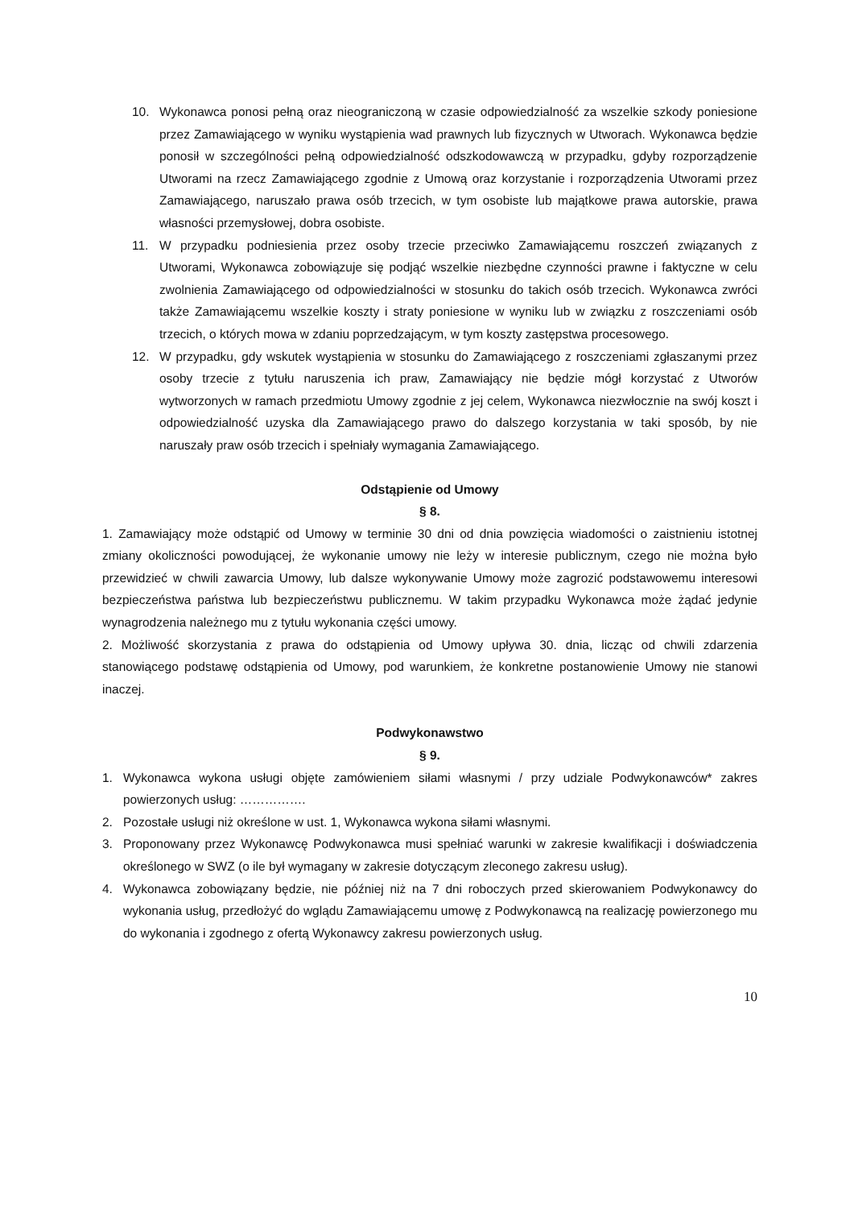10. Wykonawca ponosi pełną oraz nieograniczoną w czasie odpowiedzialność za wszelkie szkody poniesione przez Zamawiającego w wyniku wystąpienia wad prawnych lub fizycznych w Utworach. Wykonawca będzie ponosił w szczególności pełną odpowiedzialność odszkodowawczą w przypadku, gdyby rozporządzenie Utworami na rzecz Zamawiającego zgodnie z Umową oraz korzystanie i rozporządzenia Utworami przez Zamawiającego, naruszało prawa osób trzecich, w tym osobiste lub majątkowe prawa autorskie, prawa własności przemysłowej, dobra osobiste.
11. W przypadku podniesienia przez osoby trzecie przeciwko Zamawiającemu roszczeń związanych z Utworami, Wykonawca zobowiązuje się podjąć wszelkie niezbędne czynności prawne i faktyczne w celu zwolnienia Zamawiającego od odpowiedzialności w stosunku do takich osób trzecich. Wykonawca zwróci także Zamawiającemu wszelkie koszty i straty poniesione w wyniku lub w związku z roszczeniami osób trzecich, o których mowa w zdaniu poprzedzającym, w tym koszty zastępstwa procesowego.
12. W przypadku, gdy wskutek wystąpienia w stosunku do Zamawiającego z roszczeniami zgłaszanymi przez osoby trzecie z tytułu naruszenia ich praw, Zamawiający nie będzie mógł korzystać z Utworów wytworzonych w ramach przedmiotu Umowy zgodnie z jej celem, Wykonawca niezwłocznie na swój koszt i odpowiedzialność uzyska dla Zamawiającego prawo do dalszego korzystania w taki sposób, by nie naruszały praw osób trzecich i spełniały wymagania Zamawiającego.
Odstąpienie od Umowy
§ 8.
1. Zamawiający może odstąpić od Umowy w terminie 30 dni od dnia powzięcia wiadomości o zaistnieniu istotnej zmiany okoliczności powodującej, że wykonanie umowy nie leży w interesie publicznym, czego nie można było przewidzieć w chwili zawarcia Umowy, lub dalsze wykonywanie Umowy może zagrozić podstawowemu interesowi bezpieczeństwa państwa lub bezpieczeństwu publicznemu. W takim przypadku Wykonawca może żądać jedynie wynagrodzenia należnego mu z tytułu wykonania części umowy.
2. Możliwość skorzystania z prawa do odstąpienia od Umowy upływa 30. dnia, licząc od chwili zdarzenia stanowiącego podstawę odstąpienia od Umowy, pod warunkiem, że konkretne postanowienie Umowy nie stanowi inaczej.
Podwykonawstwo
§ 9.
1. Wykonawca wykona usługi objęte zamówieniem siłami własnymi / przy udziale Podwykonawców* zakres powierzonych usług: …………….
2. Pozostałe usługi niż określone w ust. 1, Wykonawca wykona siłami własnymi.
3. Proponowany przez Wykonawcę Podwykonawca musi spełniać warunki w zakresie kwalifikacji i doświadczenia określonego w SWZ (o ile był wymagany w zakresie dotyczącym zleconego zakresu usług).
4. Wykonawca zobowiązany będzie, nie później niż na 7 dni roboczych przed skierowaniem Podwykonawcy do wykonania usług, przedłożyć do wglądu Zamawiającemu umowę z Podwykonawcą na realizację powierzonego mu do wykonania i zgodnego z ofertą Wykonawcy zakresu powierzonych usług.
10